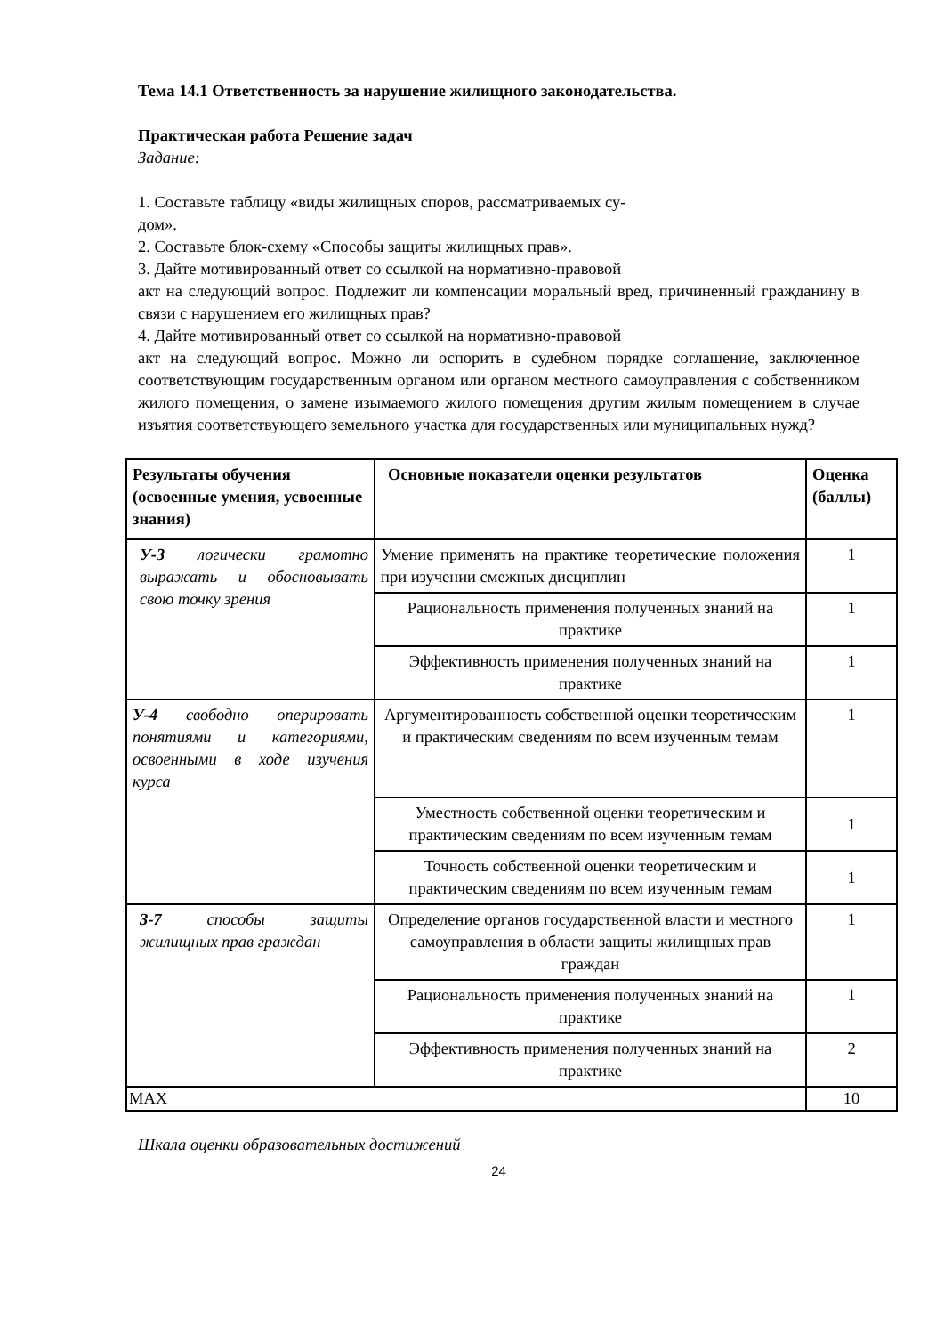Тема 14.1 Ответственность за нарушение жилищного законодательства.
Практическая работа Решение задач
Задание:
1. Составьте таблицу «виды жилищных споров, рассматриваемых су-
дом».
2. Составьте блок-схему «Способы защиты жилищных прав».
3. Дайте мотивированный ответ со ссылкой на нормативно-правовой
акт на следующий вопрос. Подлежит ли компенсации моральный вред, причиненный гражданину в связи с нарушением его жилищных прав?
4. Дайте мотивированный ответ со ссылкой на нормативно-правовой
акт на следующий вопрос. Можно ли оспорить в судебном порядке соглашение, заключенное соответствующим государственным органом или органом местного самоуправления с собственником жилого помещения, о замене изымаемого жилого помещения другим жилым помещением в случае изъятия соответствующего земельного участка для государственных или муниципальных нужд?
| Результаты обучения (освоенные умения, усвоенные знания) | Основные показатели оценки результатов | Оценка (баллы) |
| --- | --- | --- |
| У-3 логически грамотно выражать и обосновывать свою точку зрения | Умение применять на практике теоретические положения при изучении смежных дисциплин | 1 |
| | Рациональность применения полученных знаний на практике | 1 |
| | Эффективность применения полученных знаний на практике | 1 |
| У-4 свободно оперировать понятиями и категориями, освоенными в ходе изучения курса | Аргументированность собственной оценки теоретическим и практическим сведениям по всем изученным темам | 1 |
| | Уместность собственной оценки теоретическим и практическим сведениям по всем изученным темам | 1 |
| | Точность собственной оценки теоретическим и практическим сведениям по всем изученным темам | 1 |
| З-7 способы защиты жилищных прав граждан | Определение органов государственной власти и местного самоуправления в области защиты жилищных прав граждан | 1 |
| | Рациональность применения полученных знаний на практике | 1 |
| | Эффективность применения полученных знаний на практике | 2 |
| MAX | | 10 |
Шкала оценки образовательных достижений
24